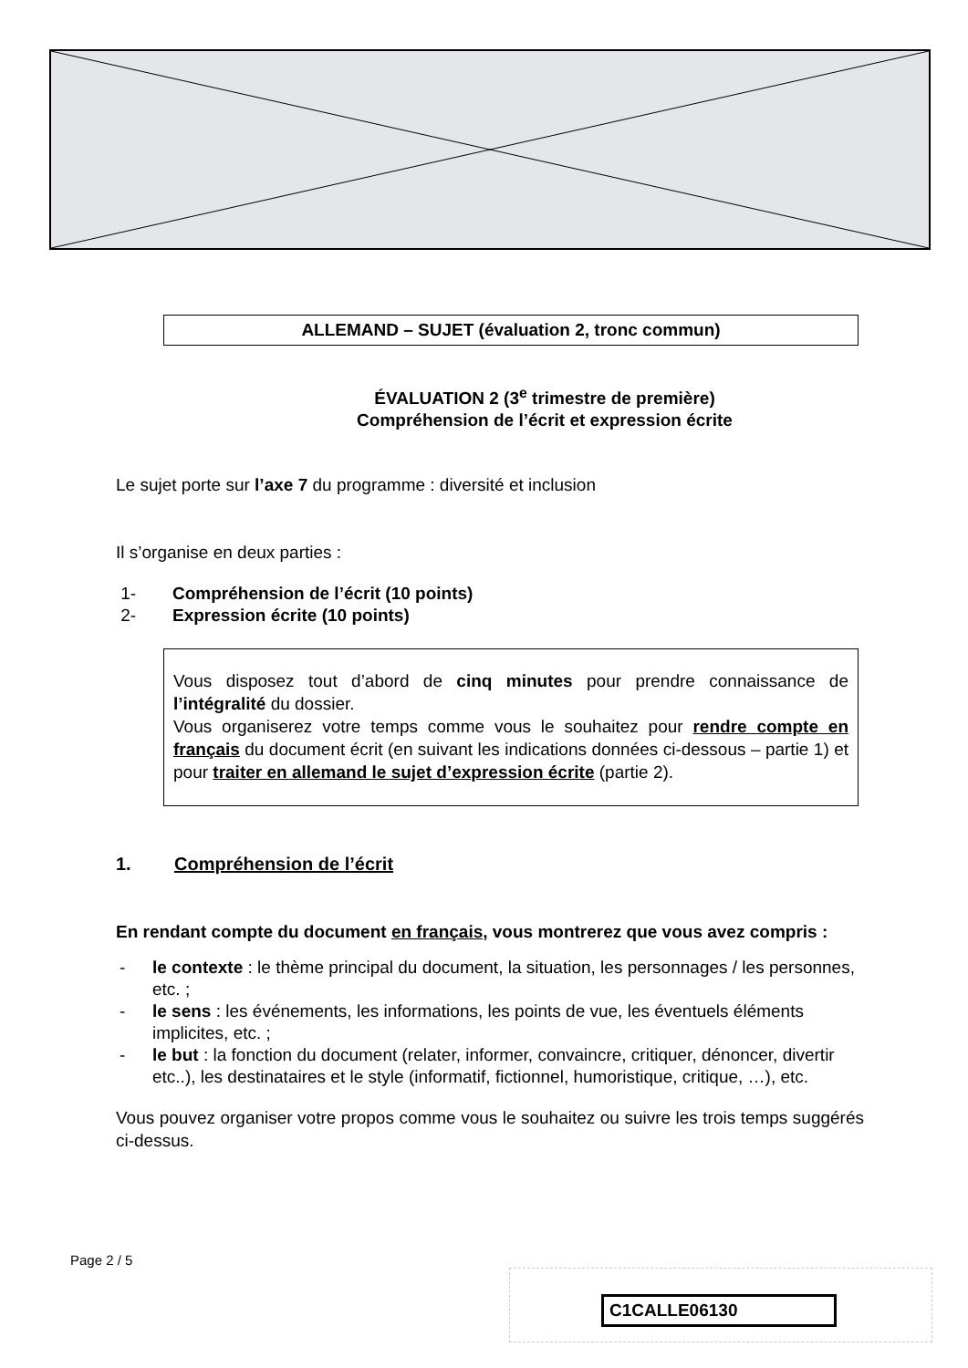ALLEMAND – SUJET (évaluation 2, tronc commun)
ÉVALUATION 2 (3<sup>e</sup> trimestre de première)
Compréhension de l’écrit et expression écrite
Le sujet porte sur l’axe 7 du programme : diversité et inclusion
Il s’organise en deux parties :
1- Compréhension de l’écrit (10 points)
2- Expression écrite (10 points)
Vous disposez tout d’abord de cinq minutes pour prendre connaissance de l’intégralité du dossier.
Vous organiserez votre temps comme vous le souhaitez pour rendre compte en français du document écrit (en suivant les indications données ci-dessous – partie 1) et pour traiter en allemand le sujet d’expression écrite (partie 2).
1. Compréhension de l’écrit
En rendant compte du document en français, vous montrerez que vous avez compris :
- le contexte : le thème principal du document, la situation, les personnages / les personnes, etc. ;
- le sens : les événements, les informations, les points de vue, les éventuels éléments implicites, etc. ;
- le but : la fonction du document (relater, informer, convaincre, critiquer, dénoncer, divertir etc..), les destinataires et le style (informatif, fictionnel, humoristique, critique, …), etc.
Vous pouvez organiser votre propos comme vous le souhaitez ou suivre les trois temps suggérés ci-dessus.
Page 2 / 5
C1CALLE06130